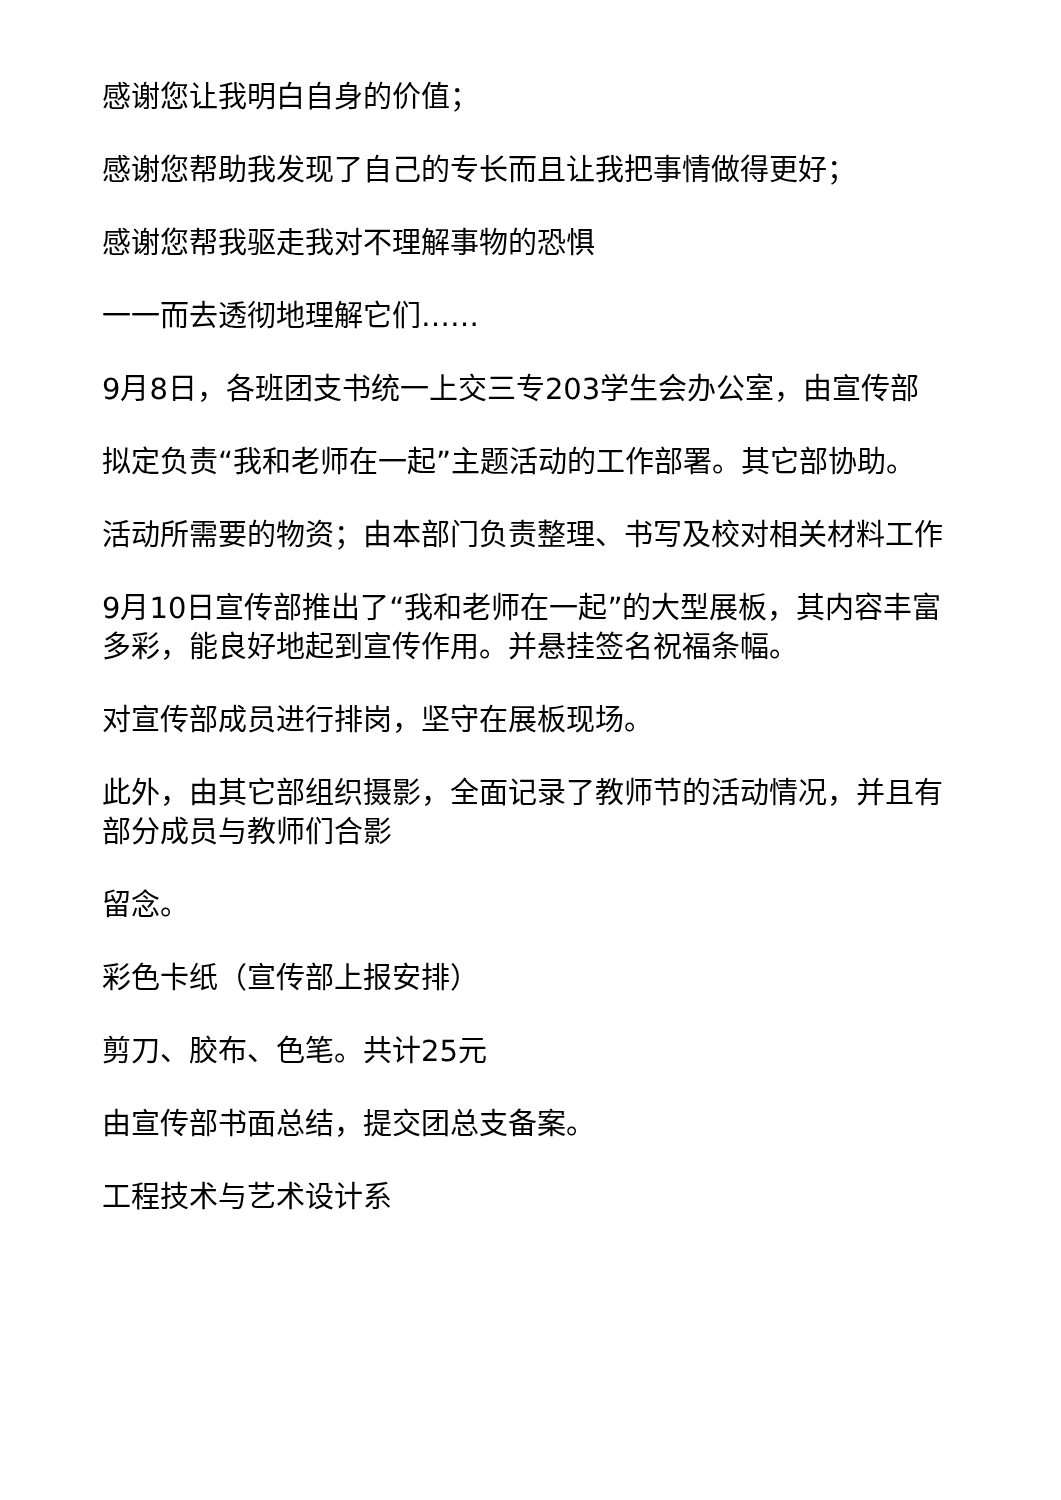感谢您让我明白自身的价值；
感谢您帮助我发现了自己的专长而且让我把事情做得更好；
感谢您帮我驱走我对不理解事物的恐惧
一一而去透彻地理解它们……
9月8日，各班团支书统一上交三专203学生会办公室，由宣传部
拟定负责“我和老师在一起”主题活动的工作部署。其它部协助。
活动所需要的物资；由本部门负责整理、书写及校对相关材料工作
9月10日宣传部推出了“我和老师在一起”的大型展板，其内容丰富多彩，能良好地起到宣传作用。并悬挂签名祝福条幅。
对宣传部成员进行排岗，坚守在展板现场。
此外，由其它部组织摄影，全面记录了教师节的活动情况，并且有部分成员与教师们合影
留念。
彩色卡纸（宣传部上报安排）
剪刀、胶布、色笔。共计25元
由宣传部书面总结，提交团总支备案。
工程技术与艺术设计系